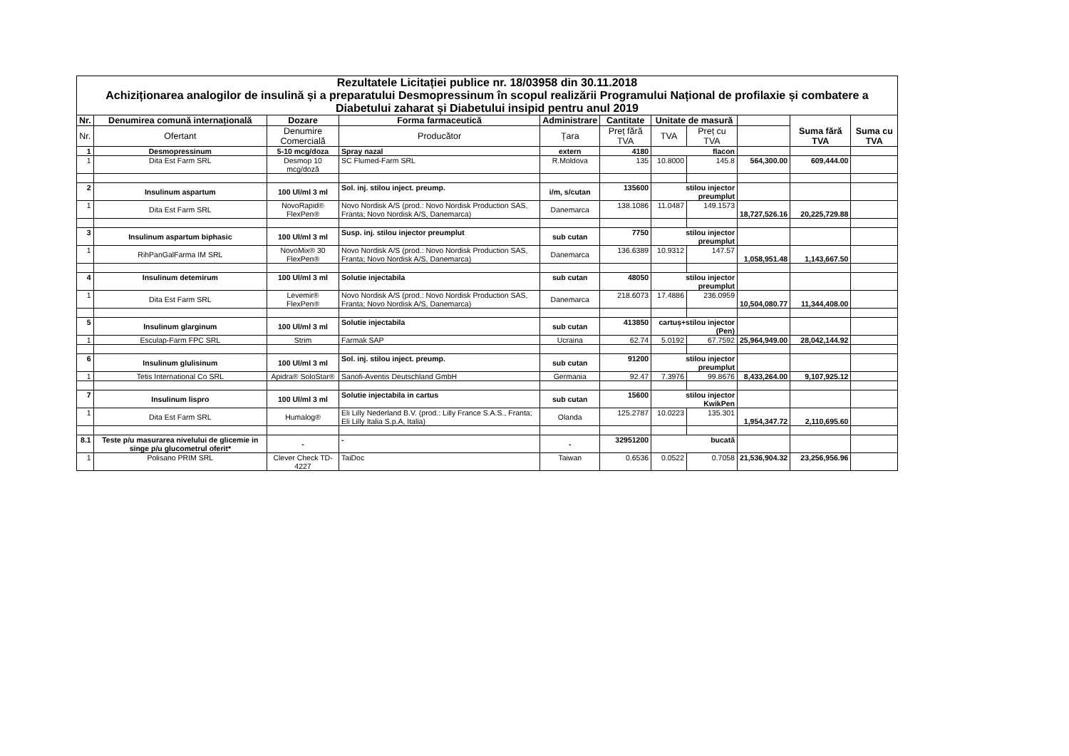| Rezultatele Licitației publice nr. 18/03958 din 30.11.2018 Achiziționarea analogilor de insulină și a preparatului Desmopressinum în scopul realizării Programului Național de profilaxie și combatere a Diabetului zaharat și Diabetului insipid pentru anul 2019 | | | | | | | | | | |
| Nr. | Denumirea comună internațională | Dozare | Forma farmaceutică | Administrare | Cantitate | Unitate de masură | | | Suma fără TVA | Suma cu TVA |
| Nr. | Ofertant | Denumire Comercială | Producător | Țara | Preț fără TVA | TVA | Preț cu TVA | | | |
| 1 | Desmopressinum | 5-10 mcg/doza | Spray nazal | extern | 4180 | flacon | | | | |
| 1 | Dita Est Farm SRL | Desmop 10 mcg/doză | SC Flumed-Farm SRL | R.Moldova | 135 | 10.8000 | 145.8 | 564,300.00 | 609,444.00 | |
| 2 | Insulinum aspartum | 100 Ul/ml 3 ml | Sol. inj. stilou inject. preump. | i/m, s/cutan | 135600 | stilou injector preumplut | | | | |
| 1 | Dita Est Farm SRL | NovoRapid® FlexPen® | Novo Nordisk A/S (prod.: Novo Nordisk Production SAS, Franta; Novo Nordisk A/S, Danemarca) | Danemarca | 138.1086 | 11.0487 | 149.1573 | 18,727,526.16 | 20,225,729.88 | |
| 3 | Insulinum aspartum biphasic | 100 Ul/ml 3 ml | Susp. inj. stilou injector preumplut | sub cutan | 7750 | stilou injector preumplut | | | | |
| 1 | RihPanGalFarma IM SRL | NovoMix® 30 FlexPen® | Novo Nordisk A/S (prod.: Novo Nordisk Production SAS, Franta; Novo Nordisk A/S, Danemarca) | Danemarca | 136.6389 | 10.9312 | 147.57 | 1,058,951.48 | 1,143,667.50 | |
| 4 | Insulinum detemirum | 100 Ul/ml 3 ml | Solutie injectabila | sub cutan | 48050 | stilou injector preumplut | | | | |
| 1 | Dita Est Farm SRL | Levemir® FlexPen® | Novo Nordisk A/S (prod.: Novo Nordisk Production SAS, Franta; Novo Nordisk A/S, Danemarca) | Danemarca | 218.6073 | 17.4886 | 236.0959 | 10,504,080.77 | 11,344,408.00 | |
| 5 | Insulinum glarginum | 100 Ul/ml 3 ml | Solutie injectabila | sub cutan | 413850 | cartuș+stilou injector (Pen) | | | | |
| 1 | Esculap-Farm FPC SRL | Strim | Farmak SAP | Ucraina | 62.74 | 5.0192 | 67.7592 | 25,964,949.00 | 28,042,144.92 | |
| 6 | Insulinum glulisinum | 100 Ul/ml 3 ml | Sol. inj. stilou inject. preump. | sub cutan | 91200 | stilou injector preumplut | | | | |
| 1 | Tetis International Co SRL | Apidra® SoloStar® | Sanofi-Aventis Deutschland GmbH | Germania | 92.47 | 7.3976 | 99.8676 | 8,433,264.00 | 9,107,925.12 | |
| 7 | Insulinum lispro | 100 Ul/ml 3 ml | Solutie injectabila in cartus | sub cutan | 15600 | stilou injector KwikPen | | | | |
| 1 | Dita Est Farm SRL | Humalog® | Eli Lilly Nederland B.V. (prod.: Lilly France S.A.S., Franta; Eli Lilly Italia S.p.A, Italia) | Olanda | 125.2787 | 10.0223 | 135.301 | 1,954,347.72 | 2,110,695.60 | |
| 8.1 | Teste p/u masurarea nivelului de glicemie in singe p/u glucometrul oferit* | - | - | - | 32951200 | bucată | | | | |
| 1 | Polisano PRIM SRL | Clever Check TD-4227 | TaiDoc | Taiwan | 0.6536 | 0.0522 | 0.7058 | 21,536,904.32 | 23,256,956.96 | |